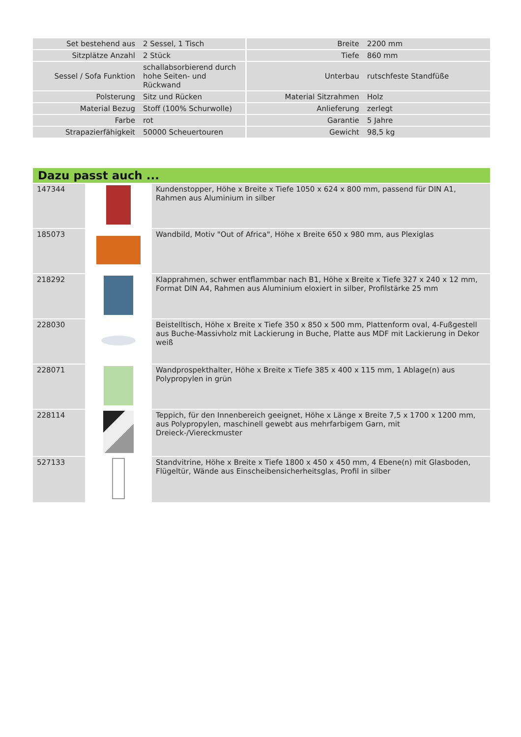| Set bestehend aus | 2 Sessel, 1 Tisch | Breite | 2200 mm |
| Sitzplätze Anzahl | 2 Stück | Tiefe | 860 mm |
| Sessel / Sofa Funktion | schallabsorbierend durch hohe Seiten- und Rückwand | Unterbau | rutschfeste Standfüße |
| Polsterung | Sitz und Rücken | Material Sitzrahmen | Holz |
| Material Bezug | Stoff (100% Schurwolle) | Anlieferung | zerlegt |
| Farbe | rot | Garantie | 5 Jahre |
| Strapazierfähigkeit | 50000 Scheuertouren | Gewicht | 98,5 kg |
Dazu passt auch ...
| 147344 | | Kundenstopper, Höhe x Breite x Tiefe 1050 x 624 x 800 mm, passend für DIN A1, Rahmen aus Aluminium in silber |
| 185073 | | Wandbild, Motiv "Out of Africa", Höhe x Breite 650 x 980 mm, aus Plexiglas |
| 218292 | | Klapprahmen, schwer entflammbar nach B1, Höhe x Breite x Tiefe 327 x 240 x 12 mm, Format DIN A4, Rahmen aus Aluminium eloxiert in silber, Profilstärke 25 mm |
| 228030 | | Beistelltisch, Höhe x Breite x Tiefe 350 x 850 x 500 mm, Plattenform oval, 4-Fußgestell aus Buche-Massivholz mit Lackierung in Buche, Platte aus MDF mit Lackierung in Dekor weiß |
| 228071 | | Wandprospekthalter, Höhe x Breite x Tiefe 385 x 400 x 115 mm, 1 Ablage(n) aus Polypropylen in grün |
| 228114 | | Teppich, für den Innenbereich geeignet, Höhe x Länge x Breite 7,5 x 1700 x 1200 mm, aus Polypropylen, maschinell gewebt aus mehrfarbigem Garn, mit Dreieck-/Viereckmuster |
| 527133 | | Standvitrine, Höhe x Breite x Tiefe 1800 x 450 x 450 mm, 4 Ebene(n) mit Glasboden, Flügeltür, Wände aus Einscheibensicherheitsglas, Profil in silber |